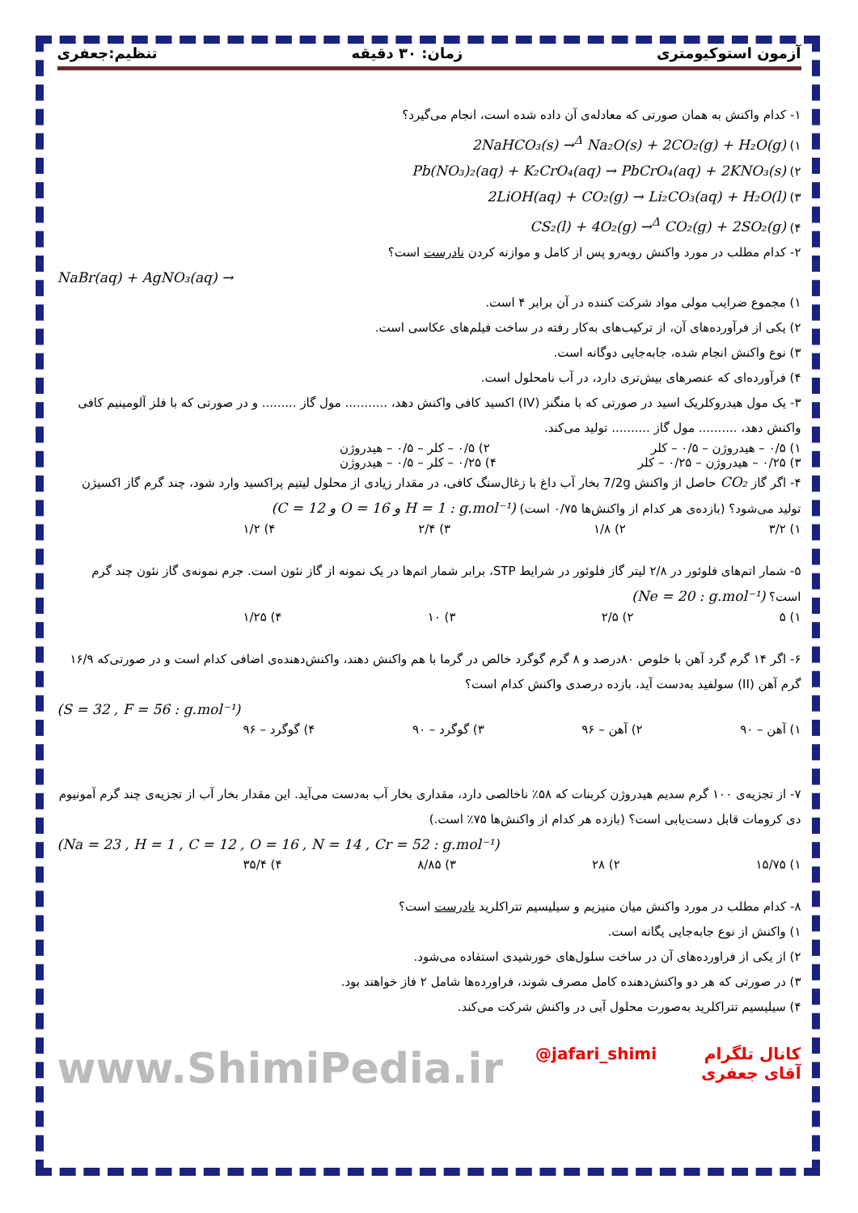آزمون استوکیومتری زمان: ۳۰ دقیقه تنظیم:جعفری
۱- کدام واکنش به همان صورتی که معادله‌ی آن داده شده است، انجام می‌گیرد؟
۱) 2NaHCO₃(s) →<sup>Δ</sup> Na₂O(s) + 2CO₂(g) + H₂O(g)
۲) Pb(NO₃)₂(aq) + K₂CrO₄(aq) → PbCrO₄(aq) + 2KNO₃(s)
۳) 2LiOH(aq) + CO₂(g) → Li₂CO₃(aq) + H₂O(l)
۴) CS₂(l) + 4O₂(g) →<sup>Δ</sup> CO₂(g) + 2SO₂(g)
۲- کدام مطلب در مورد واکنش روبه‌رو پس از کامل و موازنه کردن نادرست است؟
NaBr(aq) + AgNO₃(aq) →
۱) مجموع ضرایب مولی مواد شرکت کننده در آن برابر ۴ است.
۲) یکی از فرآورده‌های آن، از ترکیب‌های به‌کار رفته در ساخت فیلم‌های عکاسی است.
۳) نوع واکنش انجام شده، جابه‌جایی دوگانه است.
۴) فرآورده‌ای که عنصرهای بیش‌تری دارد، در آب نامحلول است.
۳- یک مول هیدروکلریک اسید در صورتی که با منگنز (IV) اکسید کافی واکنش دهد، ........... مول گاز ......... و در صورتی که با فلز آلومینیم کافی واکنش دهد، .......... مول گاز .......... تولید می‌کند.
۱) ۰/۵ – هیدروژن – ۰/۵ – کلر ۲) ۰/۵ – کلر – ۰/۵ – هیدروژن
۳) ۰/۲۵ – هیدروژن – ۰/۲۵ – کلر ۴) ۰/۲۵ – کلر – ۰/۵ – هیدروژن
۴- اگر گاز CO₂ حاصل از واکنش 7/2g بخار آب داغ با زغال‌سنگ کافی، در مقدار زیادی از محلول لیتیم پراکسید وارد شود، چند گرم گاز اکسیژن تولید می‌شود؟ (بازده‌ی هر کدام از واکنش‌ها ۰/۷۵ است) (C = 12 و O = 16 و H = 1 : g.mol⁻¹)
۱) ۳/۲ ۲) ۱/۸ ۳) ۲/۴ ۴) ۱/۲
۵- شمار اتم‌های فلوئور در ۲/۸ لیتر گاز فلوئور در شرایط STP، برابر شمار اتم‌ها در یک نمونه از گاز نئون است. جرم نمونه‌ی گاز نئون چند گرم است؟ (Ne = 20 : g.mol⁻¹)
۱) ۵ ۲) ۲/۵ ۳) ۱۰ ۴) ۱/۲۵
۶- اگر ۱۴ گرم گرد آهن با خلوص ۸۰درصد و ۸ گرم گوگرد خالص در گرما با هم واکنش دهند، واکنش‌دهنده‌ی اضافی کدام است و در صورتی‌که ۱۶/۹ گرم آهن (II) سولفید به‌دست آید، بازده درصدی واکنش کدام است؟
(S = 32 , F = 56 : g.mol⁻¹)
۱) آهن – ۹۰ ۲) آهن – ۹۶ ۳) گوگرد – ۹۰ ۴) گوگرد – ۹۶
۷- از تجزیه‌ی ۱۰۰ گرم سدیم هیدروژن کربنات که ۵۸٪ ناخالصی دارد، مقداری بخار آب به‌دست می‌آید. این مقدار بخار آب از تجزیه‌ی چند گرم آمونیوم دی کرومات قابل دست‌یابی است؟ (بازده هر کدام از واکنش‌ها ۷۵٪ است.)
(Na = 23 , H = 1 , C = 12 , O = 16 , N = 14 , Cr = 52 : g.mol⁻¹)
۱) ۱۵/۷۵ ۲) ۲۸ ۳) ۸/۸۵ ۴) ۳۵/۴
۸- کدام مطلب در مورد واکنش میان منیزیم و سیلیسیم تتراکلرید نادرست است؟
۱) واکنش از نوع جابه‌جایی یگانه است.
۲) از یکی از فراورده‌های آن در ساخت سلول‌های خورشیدی استفاده می‌شود.
۳) در صورتی که هر دو واکنش‌دهنده کامل مصرف شوند، فراورده‌ها شامل ۲ فاز خواهند بود.
۴) سیلیسیم تتراکلرید به‌صورت محلول آبی در واکنش شرکت می‌کند.
کانال تلگرام آقای جعفری @jafari_shimi www.ShimiPedia.ir